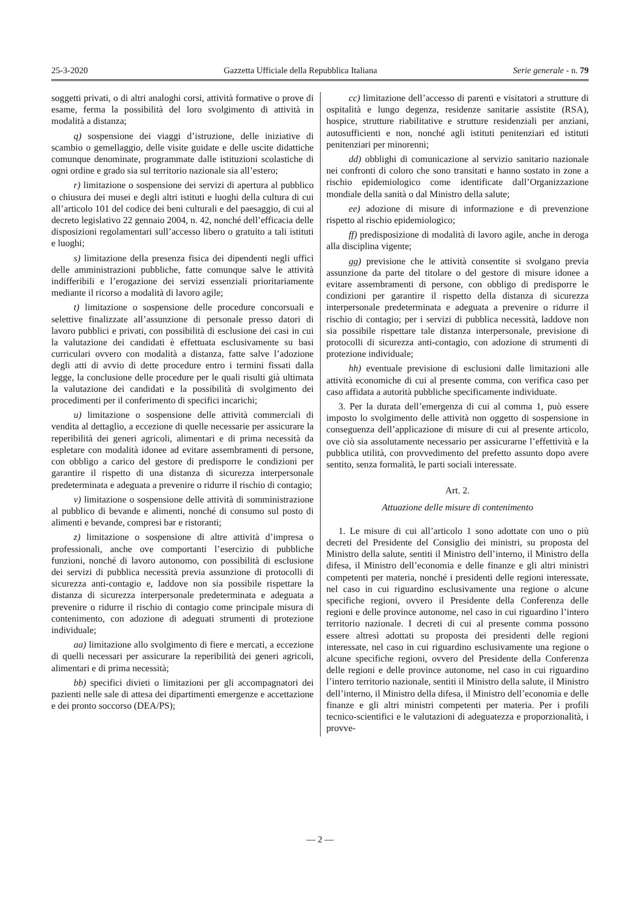25-3-2020 Gazzetta Ufficiale della Repubblica Italiana Serie generale - n. 79
soggetti privati, o di altri analoghi corsi, attività formative o prove di esame, ferma la possibilità del loro svolgimento di attività in modalità a distanza;
q) sospensione dei viaggi d’istruzione, delle iniziative di scambio o gemellaggio, delle visite guidate e delle uscite didattiche comunque denominate, programmate dalle istituzioni scolastiche di ogni ordine e grado sia sul territorio nazionale sia all’estero;
r) limitazione o sospensione dei servizi di apertura al pubblico o chiusura dei musei e degli altri istituti e luoghi della cultura di cui all’articolo 101 del codice dei beni culturali e del paesaggio, di cui al decreto legislativo 22 gennaio 2004, n. 42, nonché dell’efficacia delle disposizioni regolamentari sull’accesso libero o gratuito a tali istituti e luoghi;
s) limitazione della presenza fisica dei dipendenti negli uffici delle amministrazioni pubbliche, fatte comunque salve le attività indifferibili e l’erogazione dei servizi essenziali prioritariamente mediante il ricorso a modalità di lavoro agile;
t) limitazione o sospensione delle procedure concorsuali e selettive finalizzate all’assunzione di personale presso datori di lavoro pubblici e privati, con possibilità di esclusione dei casi in cui la valutazione dei candidati è effettuata esclusivamente su basi curriculari ovvero con modalità a distanza, fatte salve l’adozione degli atti di avvio di dette procedure entro i termini fissati dalla legge, la conclusione delle procedure per le quali risulti già ultimata la valutazione dei candidati e la possibilità di svolgimento dei procedimenti per il conferimento di specifici incarichi;
u) limitazione o sospensione delle attività commerciali di vendita al dettaglio, a eccezione di quelle necessarie per assicurare la reperibilità dei generi agricoli, alimentari e di prima necessità da espletare con modalità idonee ad evitare assembramenti di persone, con obbligo a carico del gestore di predisporre le condizioni per garantire il rispetto di una distanza di sicurezza interpersonale predeterminata e adeguata a prevenire o ridurre il rischio di contagio;
v) limitazione o sospensione delle attività di somministrazione al pubblico di bevande e alimenti, nonché di consumo sul posto di alimenti e bevande, compresi bar e ristoranti;
z) limitazione o sospensione di altre attività d’impresa o professionali, anche ove comportanti l’esercizio di pubbliche funzioni, nonché di lavoro autonomo, con possibilità di esclusione dei servizi di pubblica necessità previa assunzione di protocolli di sicurezza anti-contagio e, laddove non sia possibile rispettare la distanza di sicurezza interpersonale predeterminata e adeguata a prevenire o ridurre il rischio di contagio come principale misura di contenimento, con adozione di adeguati strumenti di protezione individuale;
aa) limitazione allo svolgimento di fiere e mercati, a eccezione di quelli necessari per assicurare la reperibilità dei generi agricoli, alimentari e di prima necessità;
bb) specifici divieti o limitazioni per gli accompagnatori dei pazienti nelle sale di attesa dei dipartimenti emergenze e accettazione e dei pronto soccorso (DEA/PS);
cc) limitazione dell’accesso di parenti e visitatori a strutture di ospitalità e lungo degenza, residenze sanitarie assistite (RSA), hospice, strutture riabilitative e strutture residenziali per anziani, autosufficienti e non, nonché agli istituti penitenziari ed istituti penitenziari per minorenni;
dd) obblighi di comunicazione al servizio sanitario nazionale nei confronti di coloro che sono transitati e hanno sostato in zone a rischio epidemiologico come identificate dall’Organizzazione mondiale della sanità o dal Ministro della salute;
ee) adozione di misure di informazione e di prevenzione rispetto al rischio epidemiologico;
ff) predisposizione di modalità di lavoro agile, anche in deroga alla disciplina vigente;
gg) previsione che le attività consentite si svolgano previa assunzione da parte del titolare o del gestore di misure idonee a evitare assembramenti di persone, con obbligo di predisporre le condizioni per garantire il rispetto della distanza di sicurezza interpersonale predeterminata e adeguata a prevenire o ridurre il rischio di contagio; per i servizi di pubblica necessità, laddove non sia possibile rispettare tale distanza interpersonale, previsione di protocolli di sicurezza anti-contagio, con adozione di strumenti di protezione individuale;
hh) eventuale previsione di esclusioni dalle limitazioni alle attività economiche di cui al presente comma, con verifica caso per caso affidata a autorità pubbliche specificamente individuate.
3. Per la durata dell’emergenza di cui al comma 1, può essere imposto lo svolgimento delle attività non oggetto di sospensione in conseguenza dell’applicazione di misure di cui al presente articolo, ove ciò sia assolutamente necessario per assicurarne l’effettività e la pubblica utilità, con provvedimento del prefetto assunto dopo avere sentito, senza formalità, le parti sociali interessate.
Art. 2.
Attuazione delle misure di contenimento
1. Le misure di cui all’articolo 1 sono adottate con uno o più decreti del Presidente del Consiglio dei ministri, su proposta del Ministro della salute, sentiti il Ministro dell’interno, il Ministro della difesa, il Ministro dell’economia e delle finanze e gli altri ministri competenti per materia, nonché i presidenti delle regioni interessate, nel caso in cui riguardino esclusivamente una regione o alcune specifiche regioni, ovvero il Presidente della Conferenza delle regioni e delle province autonome, nel caso in cui riguardino l’intero territorio nazionale. I decreti di cui al presente comma possono essere altresì adottati su proposta dei presidenti delle regioni interessate, nel caso in cui riguardino esclusivamente una regione o alcune specifiche regioni, ovvero del Presidente della Conferenza delle regioni e delle province autonome, nel caso in cui riguardino l’intero territorio nazionale, sentiti il Ministro della salute, il Ministro dell’interno, il Ministro della difesa, il Ministro dell’economia e delle finanze e gli altri ministri competenti per materia. Per i profili tecnico-scientifici e le valutazioni di adeguatezza e proporzionalità, i provve-
— 2 —